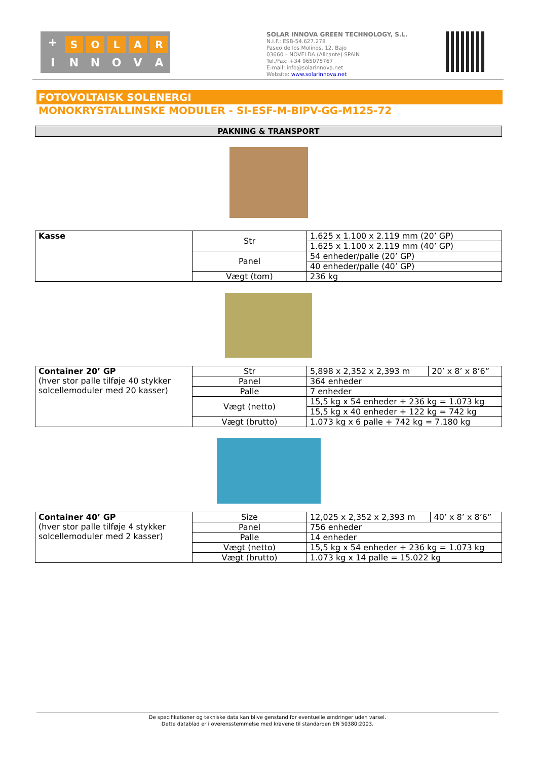+
S O L A R
I N N O V A
SOLAR INNOVA GREEN TECHNOLOGY, S.L.
N.I.F.: ESB-54.627.278
Paseo de los Molinos, 12, Bajo
03660 – NOVELDA (Alicante) SPAIN
Tel./Fax: +34 965075767
E-mail: info@solarinnova.net
Website: www.solarinnova.net
FOTOVOLTAISK SOLENERGI
MONOKRYSTALLINSKE MODULER - SI-ESF-M-BIPV-GG-M125-72
PAKNING & TRANSPORT
| Kasse | Str | 1.625 x 1.100 x 2.119 mm (20’ GP) |
| | | 1.625 x 1.100 x 2.119 mm (40’ GP) |
| | Panel | 54 enheder/palle (20’ GP) |
| | | 40 enheder/palle (40’ GP) |
| | Vægt (tom) | 236 kg |
| Container 20’ GP (hver stor palle tilføje 40 stykker solcellemoduler med 20 kasser) | Str | 5,898 x 2,352 x 2,393 m | 20’ x 8’ x 8’6” |
| | Panel | 364 enheder | |
| | Palle | 7 enheder | |
| | Vægt (netto) | 15,5 kg x 54 enheder + 236 kg = 1.073 kg | |
| | | 15,5 kg x 40 enheder + 122 kg = 742 kg | |
| | Vægt (brutto) | 1.073 kg x 6 palle + 742 kg = 7.180 kg | |
| Container 40’ GP (hver stor palle tilføje 4 stykker solcellemoduler med 2 kasser) | Size | 12,025 x 2,352 x 2,393 m | 40’ x 8’ x 8’6” |
| | Panel | 756 enheder | |
| | Palle | 14 enheder | |
| | Vægt (netto) | 15,5 kg x 54 enheder + 236 kg = 1.073 kg | |
| | Vægt (brutto) | 1.073 kg x 14 palle = 15.022 kg | |
De specifikationer og tekniske data kan blive genstand for eventuelle ændringer uden varsel.
Dette datablad er i overensstemmelse med kravene til standarden EN 50380:2003.